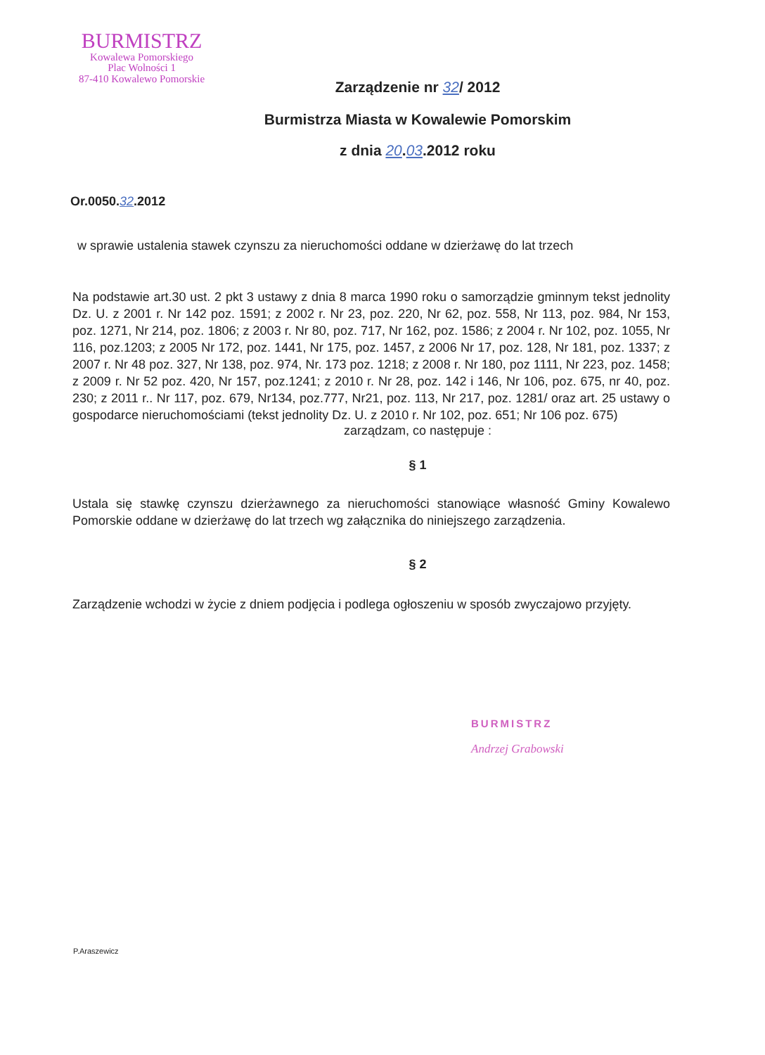BURMISTRZ
Kowalewa Pomorskiego
Plac Wolności 1
87-410 Kowalewo Pomorskie
Zarządzenie nr 32/ 2012
Burmistrza Miasta w Kowalewie Pomorskim
z dnia 20.03.2012 roku
Or.0050.32.2012
w sprawie ustalenia stawek czynszu za nieruchomości oddane w dzierżawę do lat trzech
Na podstawie art.30 ust. 2 pkt 3 ustawy z dnia 8 marca 1990 roku o samorządzie gminnym tekst jednolity Dz. U. z 2001 r. Nr 142 poz. 1591; z 2002 r. Nr 23, poz. 220, Nr 62, poz. 558, Nr 113, poz. 984, Nr 153, poz. 1271, Nr 214, poz. 1806; z 2003 r. Nr 80, poz. 717, Nr 162, poz. 1586; z 2004 r. Nr 102, poz. 1055, Nr 116, poz.1203; z 2005 Nr 172, poz. 1441, Nr 175, poz. 1457, z 2006 Nr 17, poz. 128, Nr 181, poz. 1337; z 2007 r. Nr 48 poz. 327, Nr 138, poz. 974, Nr. 173 poz. 1218; z 2008 r. Nr 180, poz 1111, Nr 223, poz. 1458; z 2009 r. Nr 52 poz. 420, Nr 157, poz.1241; z 2010 r. Nr 28, poz. 142 i 146, Nr 106, poz. 675, nr 40, poz. 230; z 2011 r.. Nr 117, poz. 679, Nr134, poz.777, Nr21, poz. 113, Nr 217, poz. 1281/ oraz art. 25 ustawy o gospodarce nieruchomościami (tekst jednolity Dz. U. z 2010 r. Nr 102, poz. 651; Nr 106 poz. 675)
zarządzam, co następuje :
§ 1
Ustala się stawkę czynszu dzierżawnego za nieruchomości stanowiące własność Gminy Kowalewo Pomorskie oddane w dzierżawę do lat trzech wg załącznika do niniejszego zarządzenia.
§ 2
Zarządzenie wchodzi w życie z dniem podjęcia i podlega ogłoszeniu w sposób zwyczajowo przyjęty.
BURMISTRZ
Andrzej Grabowski
P.Araszewicz